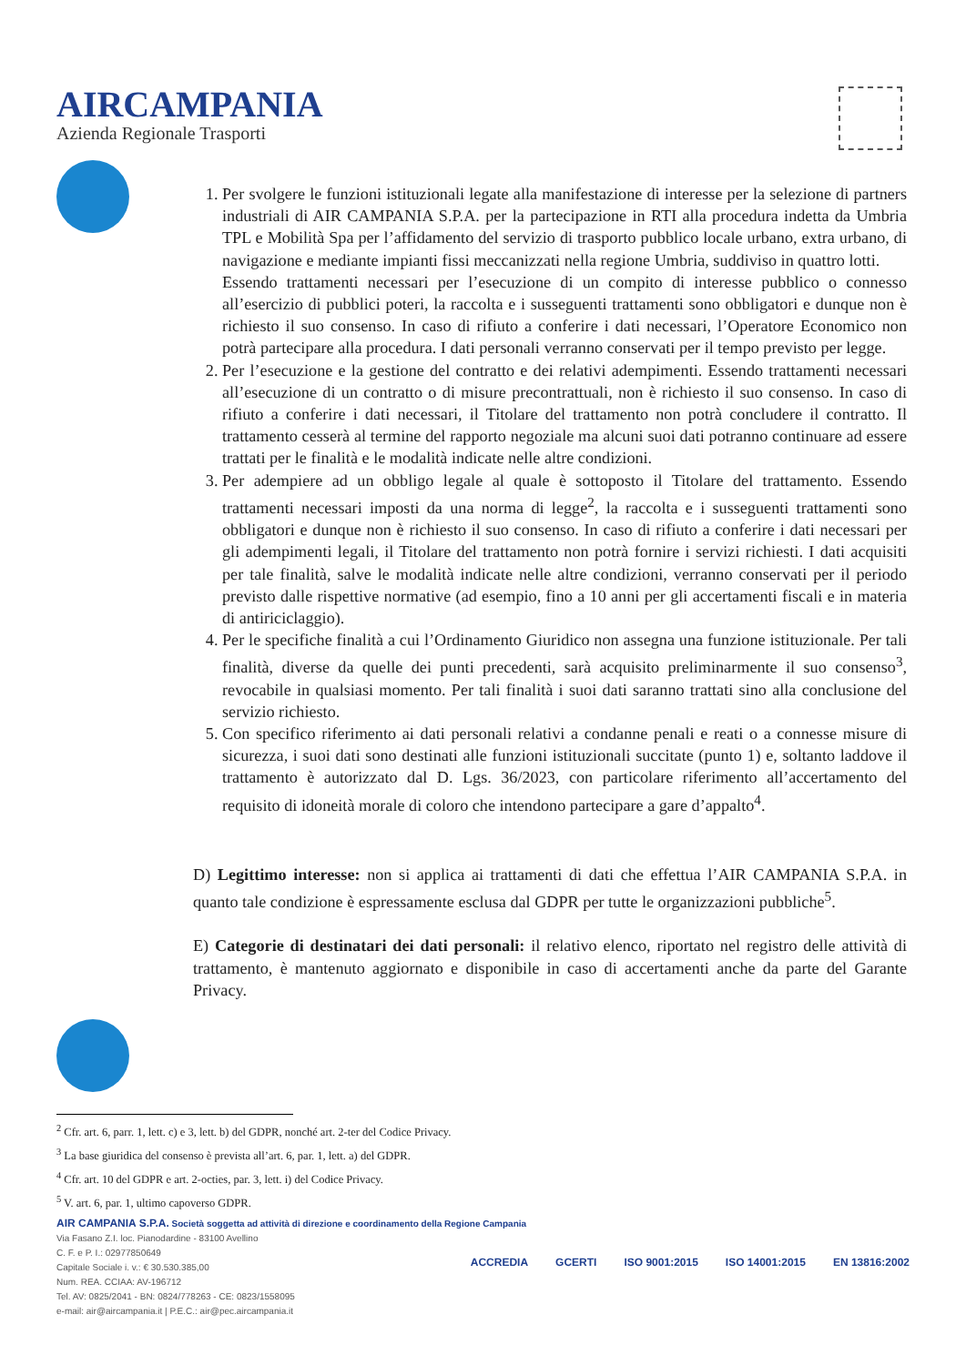AIRCAMPANIA
Azienda Regionale Trasporti
1. Per svolgere le funzioni istituzionali legate alla manifestazione di interesse per la selezione di partners industriali di AIR CAMPANIA S.P.A. per la partecipazione in RTI alla procedura indetta da Umbria TPL e Mobilità Spa per l’affidamento del servizio di trasporto pubblico locale urbano, extra urbano, di navigazione e mediante impianti fissi meccanizzati nella regione Umbria, suddiviso in quattro lotti.
Essendo trattamenti necessari per l’esecuzione di un compito di interesse pubblico o connesso all’esercizio di pubblici poteri, la raccolta e i susseguenti trattamenti sono obbligatori e dunque non è richiesto il suo consenso. In caso di rifiuto a conferire i dati necessari, l’Operatore Economico non potrà partecipare alla procedura. I dati personali verranno conservati per il tempo previsto per legge.
2. Per l’esecuzione e la gestione del contratto e dei relativi adempimenti. Essendo trattamenti necessari all’esecuzione di un contratto o di misure precontrattuali, non è richiesto il suo consenso. In caso di rifiuto a conferire i dati necessari, il Titolare del trattamento non potrà concludere il contratto. Il trattamento cesserà al termine del rapporto negoziale ma alcuni suoi dati potranno continuare ad essere trattati per le finalità e le modalità indicate nelle altre condizioni.
3. Per adempiere ad un obbligo legale al quale è sottoposto il Titolare del trattamento. Essendo trattamenti necessari imposti da una norma di legge<sup>2</sup>, la raccolta e i susseguenti trattamenti sono obbligatori e dunque non è richiesto il suo consenso. In caso di rifiuto a conferire i dati necessari per gli adempimenti legali, il Titolare del trattamento non potrà fornire i servizi richiesti. I dati acquisiti per tale finalità, salve le modalità indicate nelle altre condizioni, verranno conservati per il periodo previsto dalle rispettive normative (ad esempio, fino a 10 anni per gli accertamenti fiscali e in materia di antiriciclaggio).
4. Per le specifiche finalità a cui l’Ordinamento Giuridico non assegna una funzione istituzionale. Per tali finalità, diverse da quelle dei punti precedenti, sarà acquisito preliminarmente il suo consenso<sup>3</sup>, revocabile in qualsiasi momento. Per tali finalità i suoi dati saranno trattati sino alla conclusione del servizio richiesto.
5. Con specifico riferimento ai dati personali relativi a condanne penali e reati o a connesse misure di sicurezza, i suoi dati sono destinati alle funzioni istituzionali succitate (punto 1) e, soltanto laddove il trattamento è autorizzato dal D. Lgs. 36/2023, con particolare riferimento all’accertamento del requisito di idoneità morale di coloro che intendono partecipare a gare d’appalto<sup>4</sup>.
D) Legittimo interesse: non si applica ai trattamenti di dati che effettua l’AIR CAMPANIA S.P.A. in quanto tale condizione è espressamente esclusa dal GDPR per tutte le organizzazioni pubbliche<sup>5</sup>.
E) Categorie di destinatari dei dati personali: il relativo elenco, riportato nel registro delle attività di trattamento, è mantenuto aggiornato e disponibile in caso di accertamenti anche da parte del Garante Privacy.
<sup>2</sup> Cfr. art. 6, parr. 1, lett. c) e 3, lett. b) del GDPR, nonché art. 2-ter del Codice Privacy.
<sup>3</sup> La base giuridica del consenso è prevista all’art. 6, par. 1, lett. a) del GDPR.
<sup>4</sup> Cfr. art. 10 del GDPR e art. 2-octies, par. 3, lett. i) del Codice Privacy.
<sup>5</sup> V. art. 6, par. 1, ultimo capoverso GDPR.
AIR CAMPANIA S.P.A. Società soggetta ad attività di direzione e coordinamento della Regione Campania
Via Fasano Z.I. loc. Pianodardine - 83100 Avellino
C. F. e P. I.: 02977850649
Capitale Sociale i. v.: € 30.530.385,00
Num. REA. CCIAA: AV-196712
Tel. AV: 0825/2041 - BN: 0824/778263 - CE: 0823/1558095
e-mail: air@aircampania.it | P.E.C.: air@pec.aircampania.it
ACCREDIA GCERTI ISO 9001:2015 ISO 14001:2015 EN 13816:2002